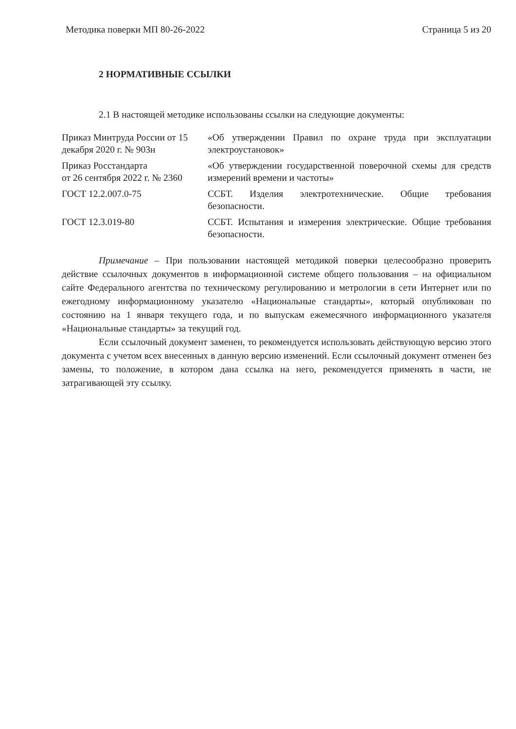Методика поверки МП 80-26-2022 Страница 5 из 20
2 НОРМАТИВНЫЕ ССЫЛКИ
2.1 В настоящей методике использованы ссылки на следующие документы:
| Приказ Минтруда России от 15 декабря 2020 г. № 903н | «Об утверждении Правил по охране труда при эксплуатации электроустановок» |
| Приказ Росстандарта от 26 сентября 2022 г. № 2360 | «Об утверждении государственной поверочной схемы для средств измерений времени и частоты» |
| ГОСТ 12.2.007.0-75 | ССБТ. Изделия электротехнические. Общие требования безопасности. |
| ГОСТ 12.3.019-80 | ССБТ. Испытания и измерения электрические. Общие требования безопасности. |
Примечание – При пользовании настоящей методикой поверки целесообразно проверить действие ссылочных документов в информационной системе общего пользования – на официальном сайте Федерального агентства по техническому регулированию и метрологии в сети Интернет или по ежегодному информационному указателю «Национальные стандарты», который опубликован по состоянию на 1 января текущего года, и по выпускам ежемесячного информационного указателя «Национальные стандарты» за текущий год.
Если ссылочный документ заменен, то рекомендуется использовать действующую версию этого документа с учетом всех внесенных в данную версию изменений. Если ссылочный документ отменен без замены, то положение, в котором дана ссылка на него, рекомендуется применять в части, не затрагивающей эту ссылку.